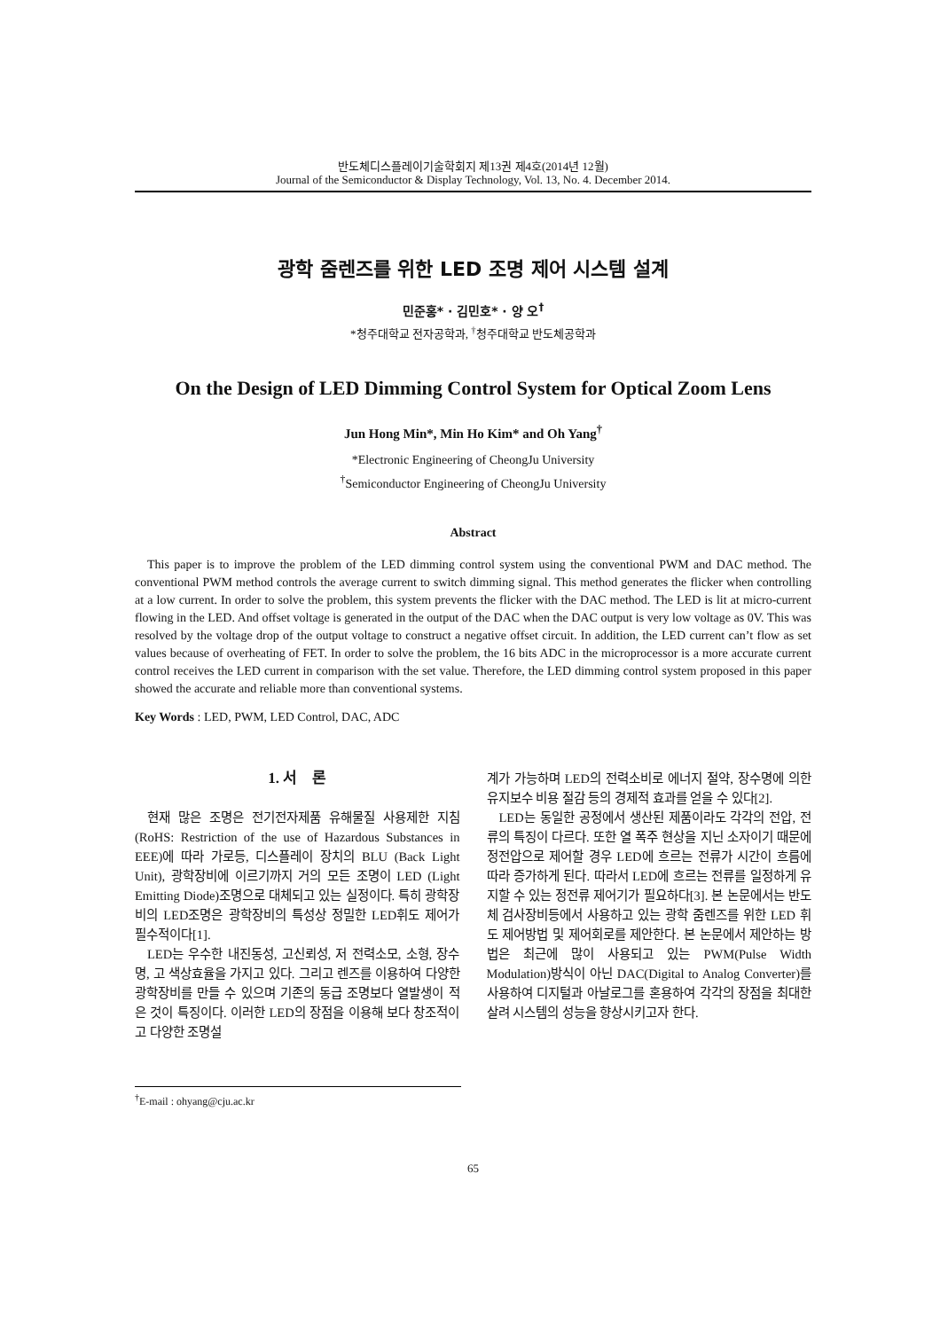반도체디스플레이기술학회지 제13권 제4호(2014년 12월)
Journal of the Semiconductor & Display Technology, Vol. 13, No. 4. December 2014.
광학 줌렌즈를 위한 LED 조명 제어 시스템 설계
민준홍* · 김민호* · 양 오<sup>†</sup>
*청주대학교 전자공학과, <sup>†</sup>청주대학교 반도체공학과
On the Design of LED Dimming Control System for Optical Zoom Lens
Jun Hong Min*, Min Ho Kim* and Oh Yang<sup>†</sup>
*Electronic Engineering of CheongJu University
<sup>†</sup> Semiconductor Engineering of CheongJu University
Abstract
This paper is to improve the problem of the LED dimming control system using the conventional PWM and DAC method. The conventional PWM method controls the average current to switch dimming signal. This method generates the flicker when controlling at a low current. In order to solve the problem, this system prevents the flicker with the DAC method. The LED is lit at micro-current flowing in the LED. And offset voltage is generated in the output of the DAC when the DAC output is very low voltage as 0V. This was resolved by the voltage drop of the output voltage to construct a negative offset circuit. In addition, the LED current can’t flow as set values because of overheating of FET. In order to solve the problem, the 16 bits ADC in the microprocessor is a more accurate current control receives the LED current in comparison with the set value. Therefore, the LED dimming control system proposed in this paper showed the accurate and reliable more than conventional systems.
Key Words : LED, PWM, LED Control, DAC, ADC
1. 서 론
현재 많은 조명은 전기전자제품 유해물질 사용제한 지침(RoHS: Restriction of the use of Hazardous Substances in EEE)에 따라 가로등, 디스플레이 장치의 BLU (Back Light Unit), 광학장비에 이르기까지 거의 모든 조명이 LED (Light Emitting Diode)조명으로 대체되고 있는 실정이다. 특히 광학장비의 LED조명은 광학장비의 특성상 정밀한 LED휘도 제어가 필수적이다[1].
LED는 우수한 내진동성, 고신뢰성, 저 전력소모, 소형, 장수명, 고 색상효율을 가지고 있다. 그리고 렌즈를 이용하여 다양한 광학장비를 만들 수 있으며 기존의 동급 조명보다 열발생이 적은 것이 특징이다. 이러한 LED의 장점을 이용해 보다 창조적이고 다양한 조명설
계가 가능하며 LED의 전력소비로 에너지 절약, 장수명에 의한 유지보수 비용 절감 등의 경제적 효과를 얻을 수 있다[2].
LED는 동일한 공정에서 생산된 제품이라도 각각의 전압, 전류의 특징이 다르다. 또한 열 폭주 현상을 지닌 소자이기 때문에 정전압으로 제어할 경우 LED에 흐르는 전류가 시간이 흐름에 따라 증가하게 된다. 따라서 LED에 흐르는 전류를 일정하게 유지할 수 있는 정전류 제어기가 필요하다[3]. 본 논문에서는 반도체 검사장비등에서 사용하고 있는 광학 줌렌즈를 위한 LED 휘도 제어방법 및 제어회로를 제안한다. 본 논문에서 제안하는 방법은 최근에 많이 사용되고 있는 PWM(Pulse Width Modulation)방식이 아닌 DAC(Digital to Analog Converter)를 사용하여 디지털과 아날로그를 혼용하여 각각의 장점을 최대한 살려 시스템의 성능을 향상시키고자 한다.
<sup>†</sup> E-mail : ohyang@cju.ac.kr
65